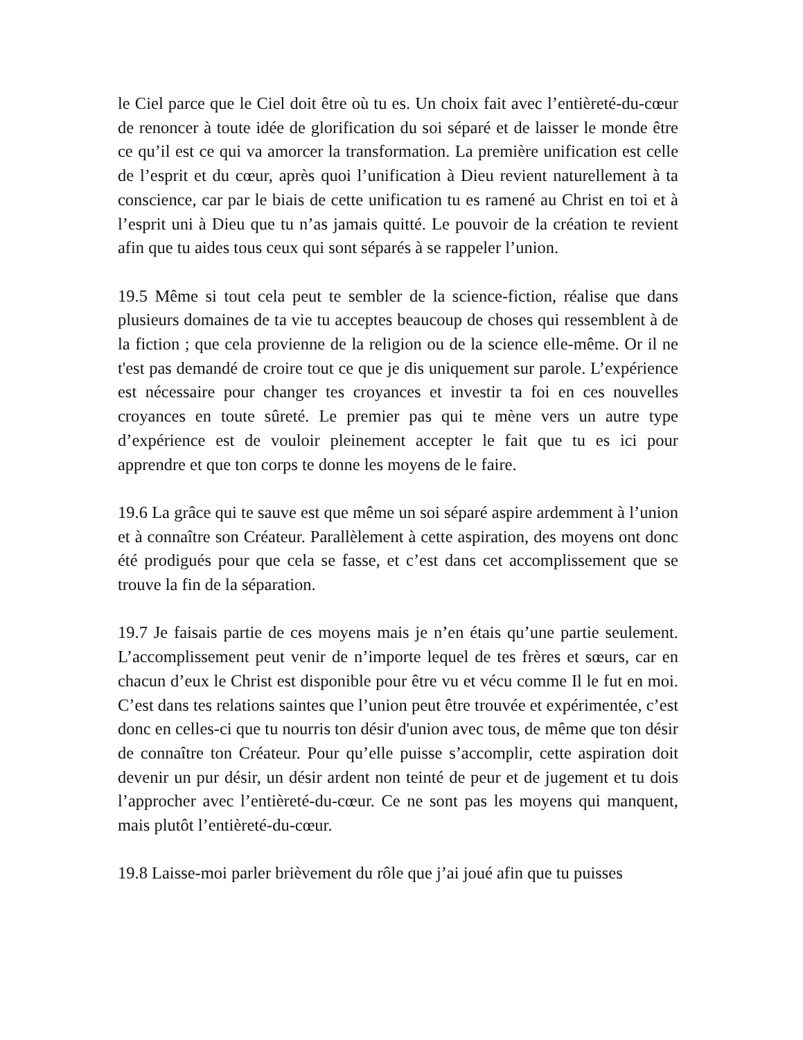le Ciel parce que le Ciel doit être où tu es. Un choix fait avec l’entièreté-du-cœur de renoncer à toute idée de glorification du soi séparé et de laisser le monde être ce qu’il est ce qui va amorcer la transformation. La première unification est celle de l’esprit et du cœur, après quoi l’unification à Dieu revient naturellement à ta conscience, car par le biais de cette unification tu es ramené au Christ en toi et à l’esprit uni à Dieu que tu n’as jamais quitté. Le pouvoir de la création te revient afin que tu aides tous ceux qui sont séparés à se rappeler l’union.
19.5 Même si tout cela peut te sembler de la science-fiction, réalise que dans plusieurs domaines de ta vie tu acceptes beaucoup de choses qui ressemblent à de la fiction ; que cela provienne de la religion ou de la science elle-même. Or il ne t'est pas demandé de croire tout ce que je dis uniquement sur parole. L’expérience est nécessaire pour changer tes croyances et investir ta foi en ces nouvelles croyances en toute sûreté. Le premier pas qui te mène vers un autre type d’expérience est de vouloir pleinement accepter le fait que tu es ici pour apprendre et que ton corps te donne les moyens de le faire.
19.6 La grâce qui te sauve est que même un soi séparé aspire ardemment à l’union et à connaître son Créateur. Parallèlement à cette aspiration, des moyens ont donc été prodigués pour que cela se fasse, et c’est dans cet accomplissement que se trouve la fin de la séparation.
19.7 Je faisais partie de ces moyens mais je n’en étais qu’une partie seulement. L’accomplissement peut venir de n’importe lequel de tes frères et sœurs, car en chacun d’eux le Christ est disponible pour être vu et vécu comme Il le fut en moi. C’est dans tes relations saintes que l’union peut être trouvée et expérimentée, c’est donc en celles-ci que tu nourris ton désir d'union avec tous, de même que ton désir de connaître ton Créateur. Pour qu’elle puisse s’accomplir, cette aspiration doit devenir un pur désir, un désir ardent non teinté de peur et de jugement et tu dois l’approcher avec l’entièreté-du-cœur. Ce ne sont pas les moyens qui manquent, mais plutôt l’entièreté-du-cœur.
19.8 Laisse-moi parler brièvement du rôle que j’ai joué afin que tu puisses